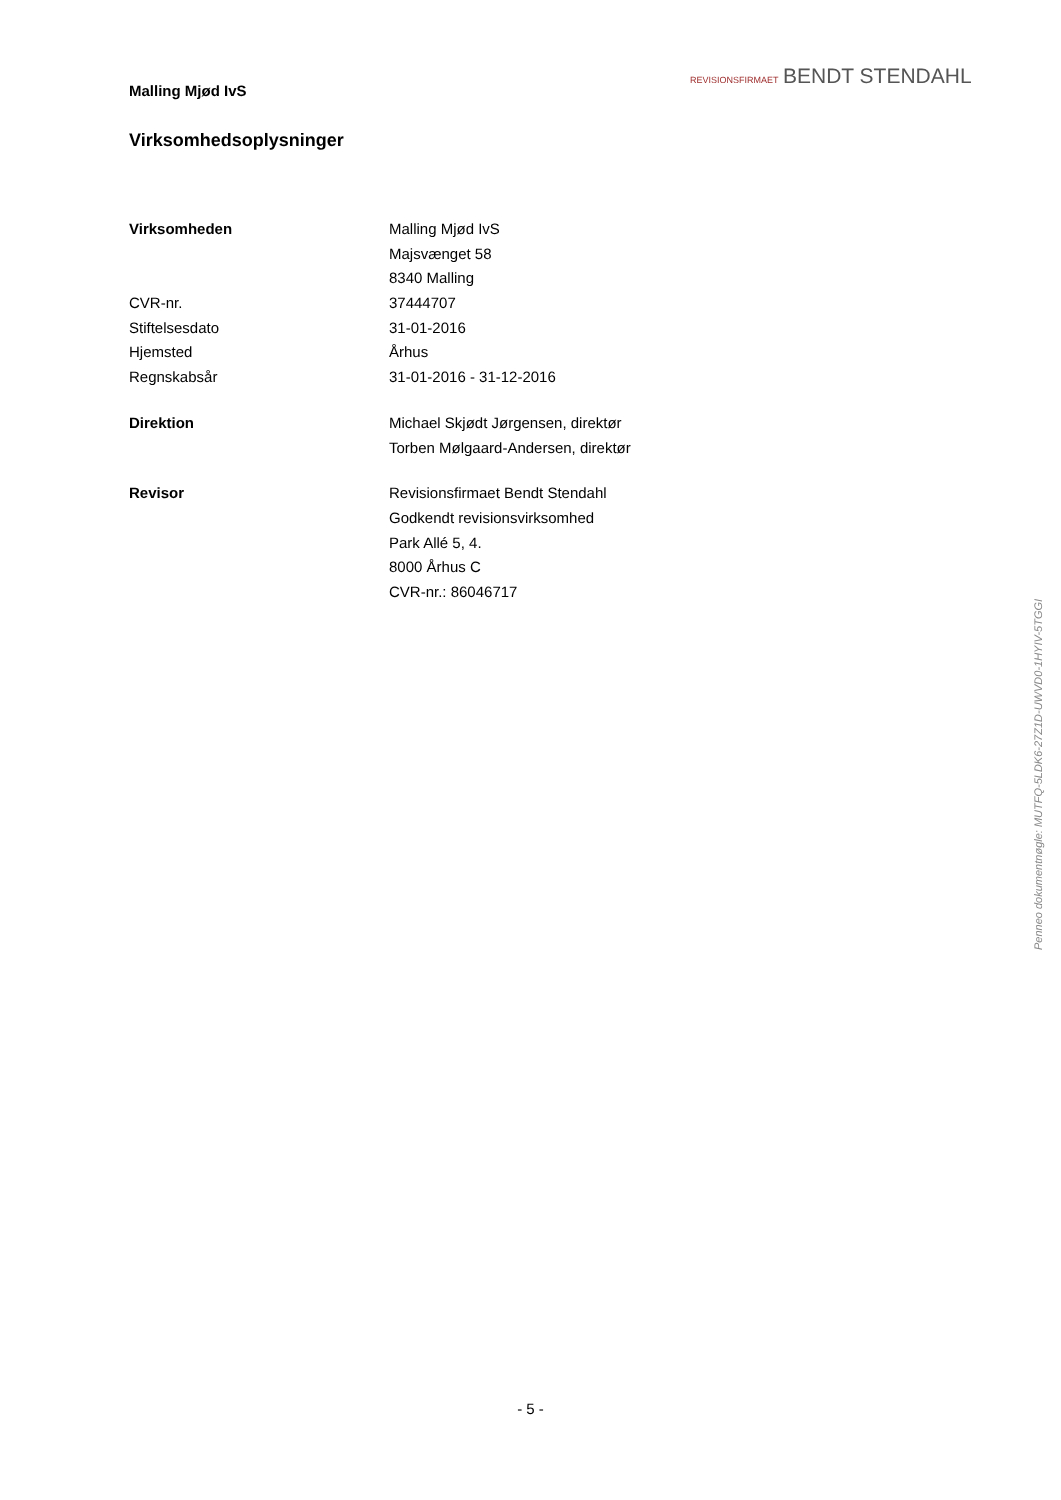REVISIONSFIRMAET BENDT STENDAHL
Malling Mjød IvS
Virksomhedsoplysninger
| Virksomheden | Malling Mjød IvS |
| | Majsvænget 58 |
| | 8340 Malling |
| CVR-nr. | 37444707 |
| Stiftelsesdato | 31-01-2016 |
| Hjemsted | Århus |
| Regnskabsår | 31-01-2016 - 31-12-2016 |
| Direktion | Michael Skjødt Jørgensen, direktør |
| | Torben Mølgaard-Andersen, direktør |
| Revisor | Revisionsfirmaet Bendt Stendahl |
| | Godkendt revisionsvirksomhed |
| | Park Allé 5, 4. |
| | 8000 Århus C |
| | CVR-nr.: 86046717 |
Penneo dokumentnøgle: MUTFQ-5LDK6-27Z1D-UWVD0-1HYIV-5TGGI
- 5 -